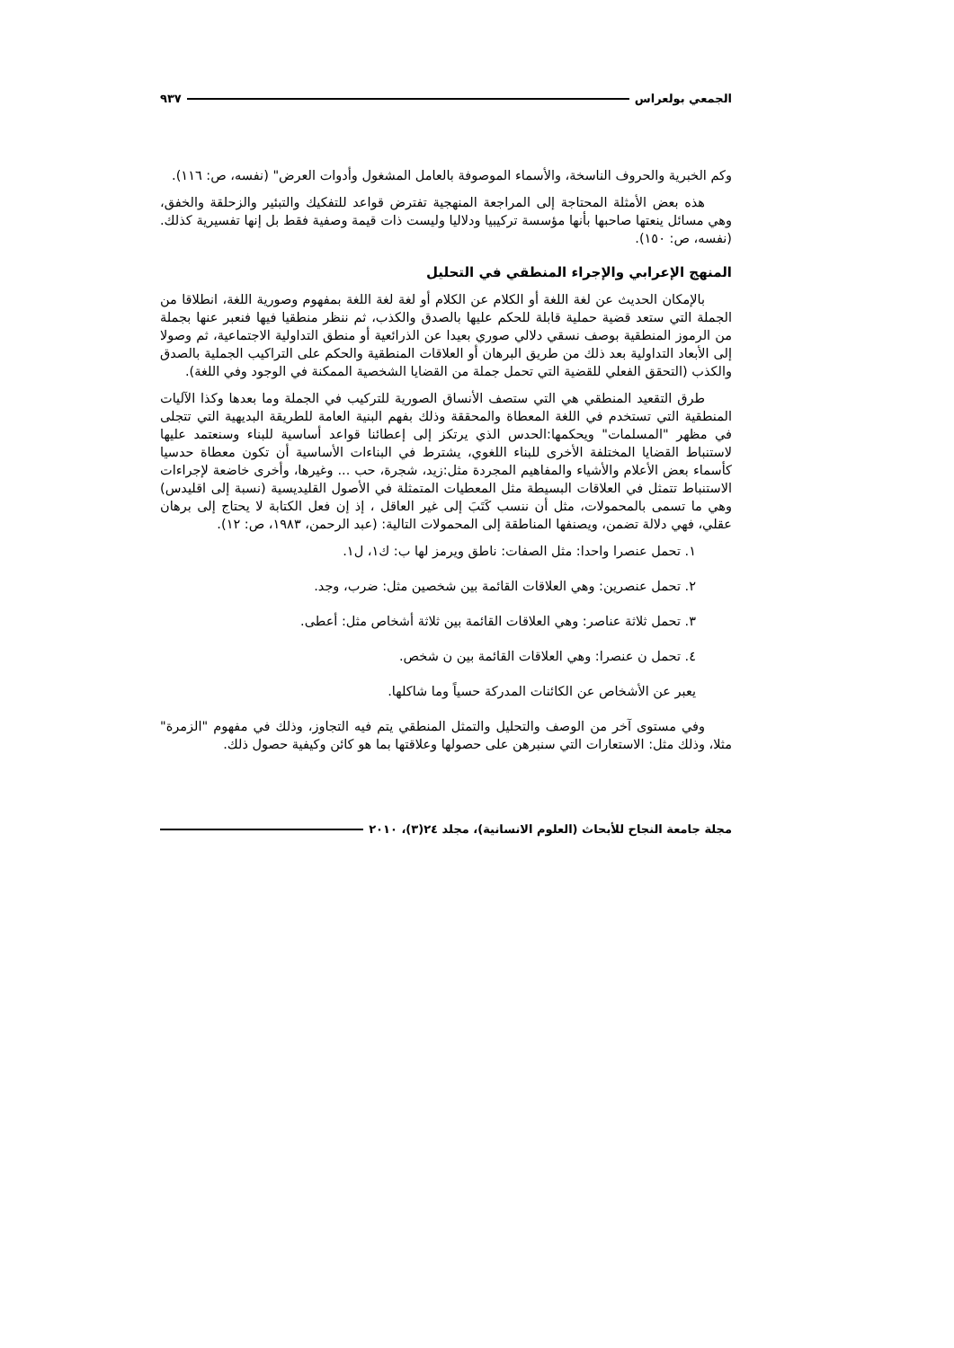الجمعي بولعراس ٩٣٧
وكم الخبرية والحروف الناسخة، والأسماء الموصوفة بالعامل المشغول وأدوات العرض" (نفسه، ص: ١١٦).
هذه بعض الأمثلة المحتاجة إلى المراجعة المنهجية تفترض قواعد للتفكيك والتبئير والزحلقة والخفق، وهي مسائل ينعتها صاحبها بأنها مؤسسة تركيبيا ودلاليا وليست ذات قيمة وصفية فقط بل إنها تفسيرية كذلك. (نفسه، ص: ١٥٠).
المنهج الإعرابي والإجراء المنطقي في التحليل
بالإمكان الحديث عن لغة اللغة أو الكلام عن الكلام أو لغة لغة اللغة بمفهوم وصورية اللغة، انطلاقا من الجملة التي ستعد قضية حملية قابلة للحكم عليها بالصدق والكذب، ثم ننظر منطقيا فيها فنعبر عنها بجملة من الرموز المنطقية بوصف نسقي دلالي صوري بعيدا عن الذرائعية أو منطق التداولية الاجتماعية، ثم وصولا إلى الأبعاد التداولية بعد ذلك من طريق البرهان أو العلاقات المنطقية والحكم على التراكيب الجملية بالصدق والكذب (التحقق الفعلي للقضية التي تحمل جملة من القضايا الشخصية الممكنة في الوجود وفي اللغة).
طرق التقعيد المنطقي هي التي ستصف الأنساق الصورية للتركيب في الجملة وما بعدها وكذا الآليات المنطقية التي تستخدم في اللغة المعطاة والمحققة وذلك بفهم البنية العامة للطريقة البديهية التي تتجلى في مظهر "المسلمات" ويحكمها:الحدس الذي يرتكز إلى إعطائنا قواعد أساسية للبناء وسنعتمد عليها لاستنباط القضايا المختلفة الأخرى للبناء اللغوي، يشترط في البناءات الأساسية أن تكون معطاة حدسيا كأسماء بعض الأعلام والأشياء والمفاهيم المجردة مثل:زيد، شجرة، حب ... وغيرها، وأخرى خاضعة لإجراءات الاستنباط تتمثل في العلاقات البسيطة مثل المعطيات المتمثلة في الأصول القليديسية (نسبة إلى اقليدس) وهي ما تسمى بالمحمولات، مثل أن ننسب كَتَبَ إلى غير العاقل ، إذ إن فعل الكتابة لا يحتاج إلى برهان عقلي، فهي دلالة تضمن، ويصنفها المناطقة إلى المحمولات التالية: (عبد الرحمن، ١٩٨٣، ص: ١٢).
١. تحمل عنصرا واحدا: مثل الصفات: ناطق ويرمز لها ب: ك١، ل١.
٢. تحمل عنصرين: وهي العلاقات القائمة بين شخصين مثل: ضرب، وجد.
٣. تحمل ثلاثة عناصر: وهي العلاقات القائمة بين ثلاثة أشخاص مثل: أعطى.
٤. تحمل ن عنصرا: وهي العلاقات القائمة بين ن شخص.
يعبر عن الأشخاص عن الكائنات المدركة حسياً وما شاكلها.
وفي مستوى آخر من الوصف والتحليل والتمثل المنطقي يتم فيه التجاوز، وذلك في مفهوم "الزمرة" مثلا، وذلك مثل: الاستعارات التي سنبرهن على حصولها وعلاقتها بما هو كائن وكيفية حصول ذلك.
مجلة جامعة النجاح للأبحاث (العلوم الانسانية)، مجلد ٢٤(٣)، ٢٠١٠